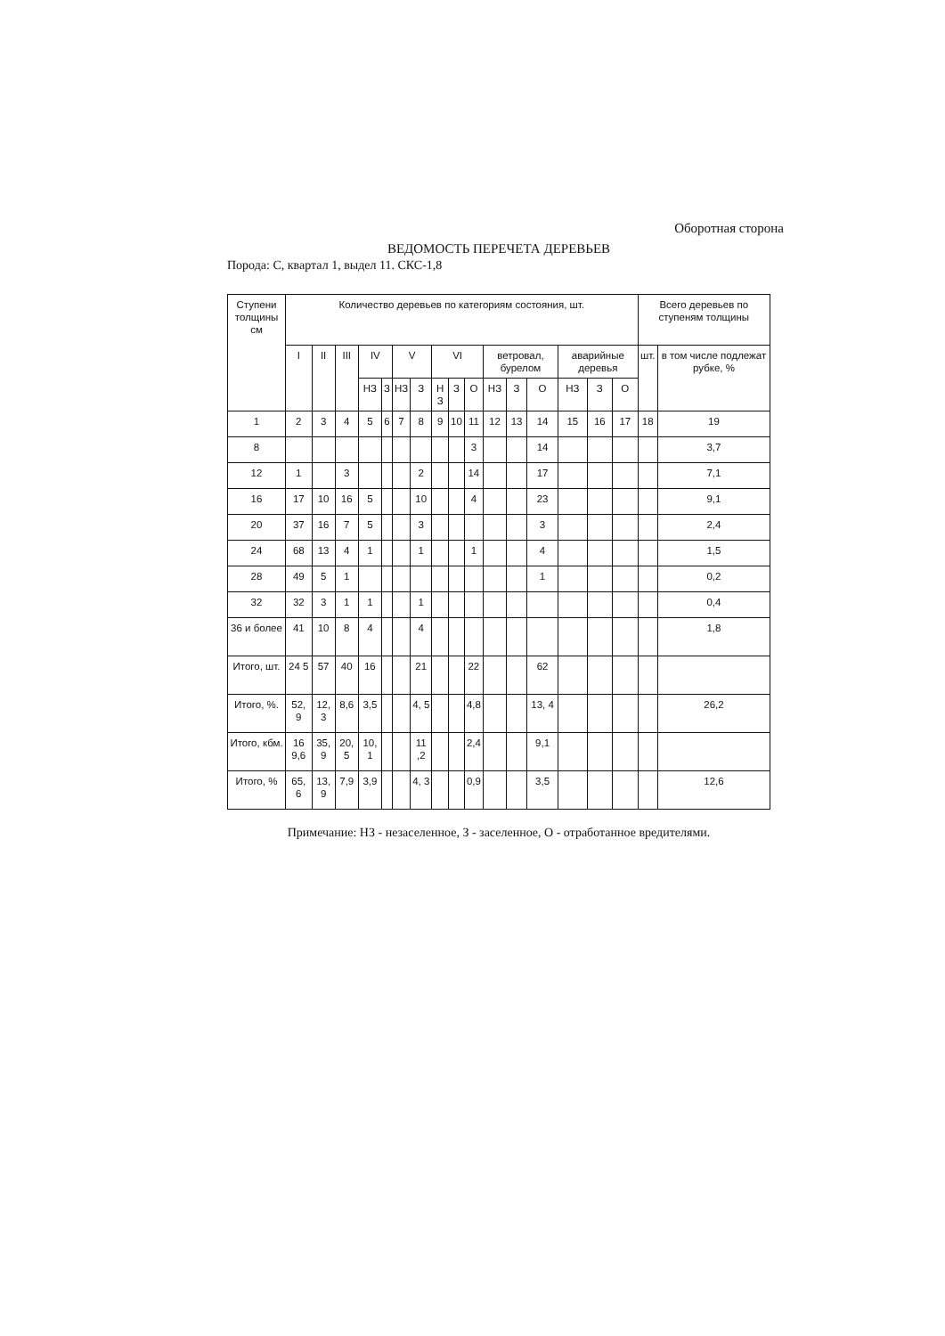Оборотная сторона
ВЕДОМОСТЬ ПЕРЕЧЕТА ДЕРЕВЬЕВ
Порода: С, квартал 1, выдел 11. СКС-1,8
| Ступени толщины см | Количество деревьев по категориям состояния, шт. | | | | | | | | | | | | | | | | Всего деревьев по ступеням толщины | |
| --- | --- | --- | --- | --- | --- | --- | --- | --- | --- | --- | --- | --- | --- | --- | --- | --- | --- | --- |
| | I | II | III | IV | | V | | VI | | | ветровал, бурелом | | | аварийные деревья | | | шт. | в том числе подлежат рубке, % |
| | | | | НЗ | З | НЗ | З | Н З | З | О | НЗ | З | О | НЗ | З | О | | |
| 1 | 2 | 3 | 4 | 5 | 6 | 7 | 8 | 9 | 10 | 11 | 12 | 13 | 14 | 15 | 16 | 17 | 18 | 19 |
| 8 | | | | | | | | | | 3 | | | 14 | | | | | 3,7 |
| 12 | 1 | | 3 | | | | 2 | | | 14 | | | 17 | | | | | 7,1 |
| 16 | 17 | 10 | 16 | 5 | | | 10 | | | 4 | | | 23 | | | | | 9,1 |
| 20 | 37 | 16 | 7 | 5 | | | 3 | | | | | | 3 | | | | | 2,4 |
| 24 | 68 | 13 | 4 | 1 | | | 1 | | | 1 | | | 4 | | | | | 1,5 |
| 28 | 49 | 5 | 1 | | | | | | | | | | 1 | | | | | 0,2 |
| 32 | 32 | 3 | 1 | 1 | | | 1 | | | | | | | | | | | 0,4 |
| 36 и более | 41 | 10 | 8 | 4 | | | 4 | | | | | | | | | | | 1,8 |
| Итого, шт. | 24 5 | 57 | 40 | 16 | | | 21 | | | 22 | | | 62 | | | | | |
| Итого, %. | 52, 9 | 12, 3 | 8,6 | 3,5 | | | 4, 5 | | | 4,8 | | | 13, 4 | | | | | 26,2 |
| Итого, кбм. | 16 9,6 | 35, 9 | 20, 5 | 10, 1 | | | 11 ,2 | | | 2,4 | | | 9,1 | | | | | |
| Итого, % | 65, 6 | 13, 9 | 7,9 | 3,9 | | | 4, 3 | | | 0,9 | | | 3,5 | | | | | 12,6 |
Примечание: НЗ - незаселенное, З - заселенное, О - отработанное вредителями.